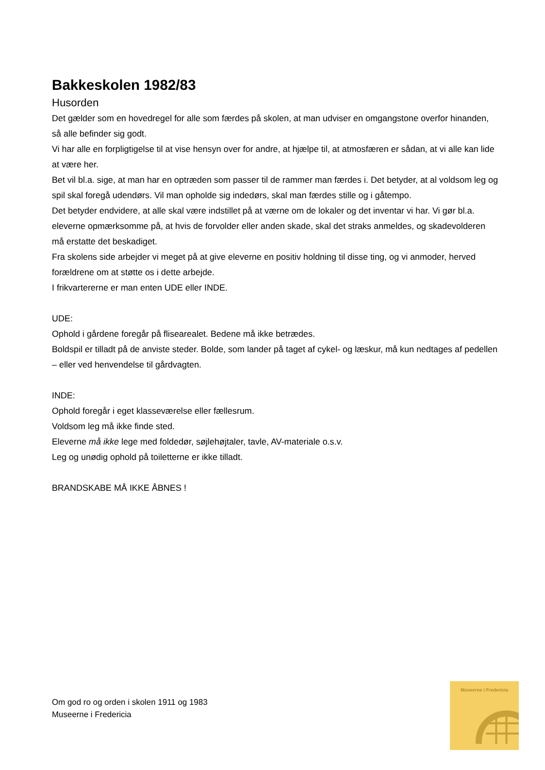Bakkeskolen 1982/83
Husorden
Det gælder som en hovedregel for alle som færdes på skolen, at man udviser en omgangstone overfor hinanden, så alle befinder sig godt.
Vi har alle en forpligtigelse til at vise hensyn over for andre, at hjælpe til, at atmosfæren er sådan, at vi alle kan lide at være her.
Bet vil bl.a. sige, at man har en optræden som passer til de rammer man færdes i. Det betyder, at al voldsom leg og spil skal foregå udendørs. Vil man opholde sig indedørs, skal man færdes stille og i gåtempo.
Det betyder endvidere, at alle skal være indstillet på at værne om de lokaler og det inventar vi har. Vi gør bl.a. eleverne opmærksomme på, at hvis de forvolder eller anden skade, skal det straks anmeldes, og skadevolderen må erstatte det beskadiget.
Fra skolens side arbejder vi meget på at give eleverne en positiv holdning til disse ting, og vi anmoder, herved forældrene om at støtte os i dette arbejde.
I frikvartererne er man enten UDE eller INDE.
UDE:
Ophold i gårdene foregår på flisearealet. Bedene må ikke betrædes.
Boldspil er tilladt på de anviste steder. Bolde, som lander på taget af cykel- og læskur, må kun nedtages af pedellen – eller ved henvendelse til gårdvagten.
INDE:
Ophold foregår i eget klasseværelse eller fællesrum.
Voldsom leg må ikke finde sted.
Eleverne må ikke lege med foldedør, søjlehøjtaler, tavle, AV-materiale o.s.v.
Leg og unødig ophold på toiletterne er ikke tilladt.
BRANDSKABE MÅ IKKE ÅBNES !
Om god ro og orden i skolen 1911 og 1983
Museerne i Fredericia
Museerne i Fredericia